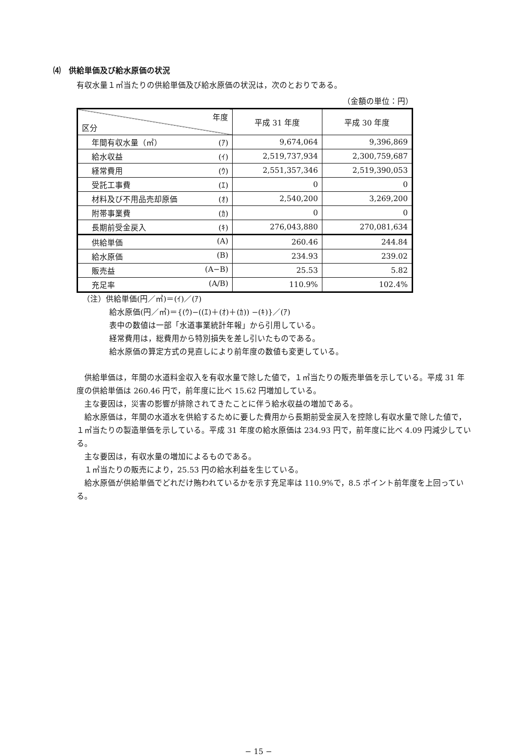⑷　供給単価及び給水原価の状況
有収水量１㎥当たりの供給単価及び給水原価の状況は，次のとおりである。
（金額の単位：円）
| 年度 区分 | 平成 31 年度 | 平成 30 年度 |
| --- | --- | --- |
| 年間有収水量（㎥） (ｱ) | 9,674,064 | 9,396,869 |
| 給水収益 (ｲ) | 2,519,737,934 | 2,300,759,687 |
| 経常費用 (ｳ) | 2,551,357,346 | 2,519,390,053 |
| 受託工事費 (ｴ) | 0 | 0 |
| 材料及び不用品売却原価 (ｵ) | 2,540,200 | 3,269,200 |
| 附帯事業費 (ｶ) | 0 | 0 |
| 長期前受金戻入 (ｷ) | 276,043,880 | 270,081,634 |
| 供給単価 (A) | 260.46 | 244.84 |
| 給水原価 (B) | 234.93 | 239.02 |
| 販売益 (A−B) | 25.53 | 5.82 |
| 充足率 (A/B) | 110.9% | 102.4% |
（注）供給単価(円／㎥)＝(ｲ)／(ｱ)
給水原価(円／㎥)＝{(ｳ)−((ｴ)＋(ｵ)＋(ｶ)) −(ｷ)}／(ｱ)
表中の数値は一部「水道事業統計年報」から引用している。
経常費用は，総費用から特別損失を差し引いたものである。
給水原価の算定方式の見直しにより前年度の数値も変更している。
供給単価は，年間の水道料金収入を有収水量で除した値で，１㎥当たりの販売単価を示している。平成 31 年度の供給単価は 260.46 円で，前年度に比べ 15.62 円増加している。
主な要因は，災害の影響が排除されてきたことに伴う給水収益の増加である。
給水原価は，年間の水道水を供給するために要した費用から長期前受金戻入を控除し有収水量で除した値で，１㎥当たりの製造単価を示している。平成 31 年度の給水原価は 234.93 円で，前年度に比べ 4.09 円減少している。
主な要因は，有収水量の増加によるものである。
１㎥当たりの販売により，25.53 円の給水利益を生じている。
給水原価が供給単価でどれだけ賄われているかを示す充足率は 110.9%で，8.5 ポイント前年度を上回っている。
− 15 −